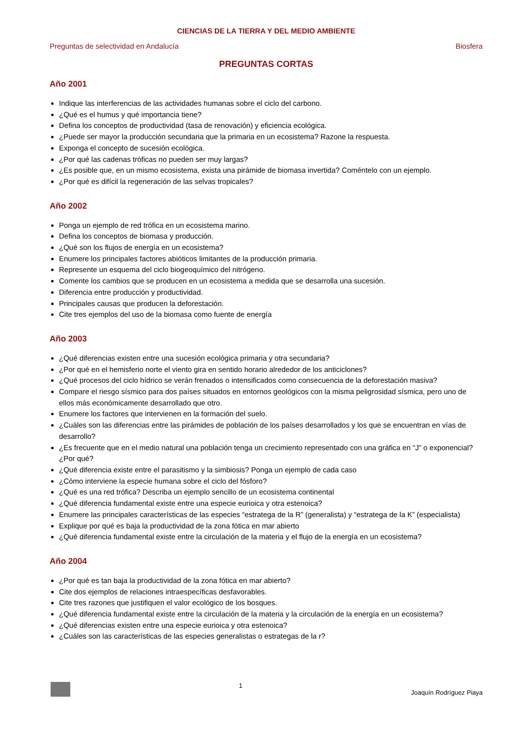CIENCIAS DE LA TIERRA Y DEL MEDIO AMBIENTE
Preguntas de selectividad en Andalucía Biosfera
PREGUNTAS CORTAS
Año 2001
Indique las interferencias de las actividades humanas sobre el ciclo del carbono.
¿Qué es el humus y qué importancia tiene?
Defina los conceptos de productividad (tasa de renovación) y eficiencia ecológica.
¿Puede ser mayor la producción secundaria que la primaria en un ecosistema? Razone la respuesta.
Exponga el concepto de sucesión ecológica.
¿Por qué las cadenas tróficas no pueden ser muy largas?
¿Es posible que, en un mismo ecosistema, exista una pirámide de biomasa invertida? Coméntelo con un ejemplo.
¿Por qué es difícil la regeneración de las selvas tropicales?
Año 2002
Ponga un ejemplo de red trófica en un ecosistema marino.
Defina los conceptos de biomasa y producción.
¿Qué son los flujos de energía en un ecosistema?
Enumere los principales factores abióticos limitantes de la producción primaria.
Represente un esquema del ciclo biogeoquímico del nitrógeno.
Comente los cambios que se producen en un ecosistema a medida que se desarrolla una sucesión.
Diferencia entre producción y productividad.
Principales causas que producen la deforestación.
Cite tres ejemplos del uso de la biomasa como fuente de energía
Año 2003
¿Qué diferencias existen entre una sucesión ecológica primaria y otra secundaria?
¿Por qué en el hemisferio norte el viento gira en sentido horario alrededor de los anticiclones?
¿Qué procesos del ciclo hídrico se verán frenados o intensificados como consecuencia de la deforestación masiva?
Compare el riesgo sísmico para dos países situados en entornos geológicos con la misma peligrosidad sísmica, pero uno de ellos más económicamente desarrollado que otro.
Enumere los factores que intervienen en la formación del suelo.
¿Cuáles son las diferencias entre las pirámides de población de los países desarrollados y los que se encuentran en vías de desarrollo?
¿Es frecuente que en el medio natural una población tenga un crecimiento representado con una gráfica en “J” o exponencial? ¿Por qué?
¿Qué diferencia existe entre el parasitismo y la simbiosis? Ponga un ejemplo de cada caso
¿Cómo interviene la especie humana sobre el ciclo del fósforo?
¿Qué es una red trófica? Describa un ejemplo sencillo de un ecosistema continental
¿Qué diferencia fundamental existe entre una especie eurioica y otra estenoica?
Enumere las principales características de las especies “estratega de la R” (generalista) y “estratega de la K” (especialista)
Explique por qué es baja la productividad de la zona fótica en mar abierto
¿Qué diferencia fundamental existe entre la circulación de la materia y el flujo de la energía en un ecosistema?
Año 2004
¿Por qué es tan baja la productividad de la zona fótica en mar abierto?
Cite dos ejemplos de relaciones intraespecíficas desfavorables.
Cite tres razones que justifiquen el valor ecológico de los bosques.
¿Qué diferencia fundamental existe entre la circulación de la materia y la circulación de la energía en un ecosistema?
¿Qué diferencias existen entre una especie eurioica y otra estenoica?
¿Cuáles son las características de las especies generalistas o estrategas de la r?
1 Joaquín Rodríguez Piaya